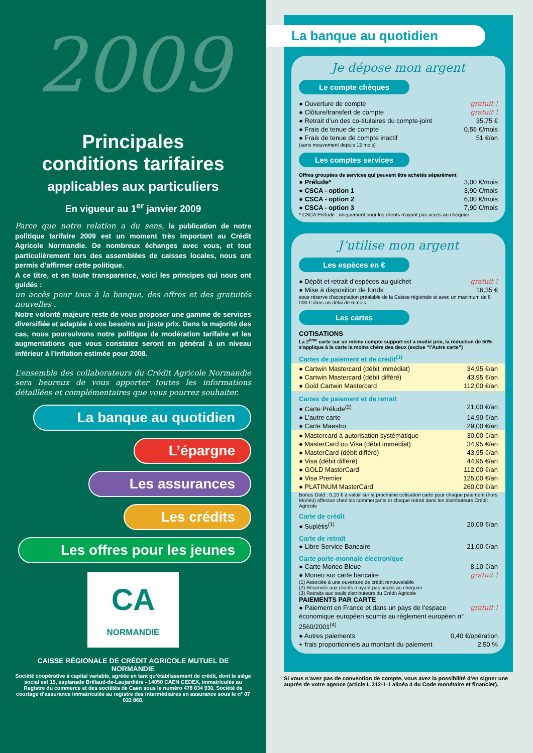2009
Principales
conditions tarifaires
applicables aux particuliers
En vigueur au 1<sup>er</sup> janvier 2009
Parce que notre relation a du sens, la publication de notre politique tarifaire 2009 est un moment très important au Crédit Agricole Normandie. De nombreux échanges avec vous, et tout particulièrement lors des assemblées de caisses locales, nous ont permis d’affirmer cette politique.
A ce titre, et en toute transparence, voici les principes qui nous ont guidés :
un accès pour tous à la banque, des offres et des gratuités nouvelles .
Notre volonté majeure reste de vous proposer une gamme de services diversifiée et adaptée à vos besoins au juste prix. Dans la majorité des cas, nous poursuivons notre politique de modération tarifaire et les augmentations que vous constatez seront en général à un niveau inférieur à l’inflation estimée pour 2008.
L’ensemble des collaborateurs du Crédit Agricole Normandie sera heureux de vous apporter toutes les informations détaillées et complémentaires que vous pourrez souhaiter.
La banque au quotidien
L’épargne
Les assurances
Les crédits
Les offres pour les jeunes
CA
NORMANDIE
CAISSE RÉGIONALE DE CRÉDIT AGRICOLE MUTUEL DE NORMANDIE
Société coopérative à capital variable, agréée en tant qu’établissement de crédit, dont le siège social est 15, esplanade Brillaud-de-Laujardière - 14050 CAEN CEDEX, immatriculée au Registre du commerce et des sociétés de Caen sous le numéro 478 834 930. Société de courtage d’assurance immatriculée au registre des intermédiaires en assurance sous le n° 07 022 868.
La banque au quotidien
Je dépose mon argent
Le compte chèques
● Ouverture de compte gratuit !
● Clôture/transfert de compte gratuit !
● Retrait d’un des co-titulaires du compte-joint 35,75 €
● Frais de tenue de compte 0,55 €/mois
● Frais de tenue de compte inactif 51 €/an
(sans mouvement depuis 12 mois)
Les comptes services
Offres groupées de services qui peuvent être achetés séparément
● Prélude* 3,00 €/mois
● CSCA - option 1 3,90 €/mois
● CSCA - option 2 6,00 €/mois
● CSCA - option 3 7,90 €/mois
* CSCA Prélude : uniquement pour les clients n’ayant pas accès au chéquier
J’utilise mon argent
Les espèces en €
● Dépôt et retrait d’espèces au guichet gratuit !
● Mise à disposition de fonds 16,35 €
sous réserve d’acceptation préalable de la Caisse régionale et avec un maximum de 8 000 € dans un délai de 6 mois
Les cartes
COTISATIONS
La 2<sup>ème</sup> carte sur un même compte support est à moitié prix, la réduction de 50% s’applique à la carte la moins chère des deux (exclue “l’Autre carte”)
Cartes de paiement et de crédit<sup>(1)</sup>
● Cartwin Mastercard (débit immédiat) 34,95 €/an
● Cartwin Mastercard (débit différé) 43,95 €/an
● Gold Cartwin Mastercard 112,00 €/an
Cartes de paiement et de retrait
● Carte Prélude<sup>(2)</sup> 21,00 €/an
● L’autre carte 14,90 €/an
● Carte Maestro 29,00 €/an
● Mastercard à autorisation systématique 30,00 €/an
● MasterCard ou Visa (débit immédiat) 34,95 €/an
● MasterCard (débit différé) 43,95 €/an
● Visa (débit différé) 44,95 €/an
● GOLD MasterCard 112,00 €/an
● Visa Premier 125,00 €/an
● PLATINUM MasterCard 260,00 €/an
Bonus Gold : 0,10 € à valoir sur la prochaine cotisation carte pour chaque paiement (hors Monéo) effectué chez les commerçants et chaque retrait dans les distributeurs Crédit Agricole
Carte de crédit
● Suplétis<sup>(1)</sup> 20,00 €/an
Carte de retrait
● Libre Service Bancaire 21,00 €/an
Carte porte-monnaie électronique
● Carte Moneo Bleue 8,10 €/an
● Moneo sur carte bancaire gratuit !
(1) Associée à une ouverture de crédit renouvelable
(2) Réservée aux clients n’ayant pas accès au chéquier
(3) Retraits aux seuls distributeurs du Crédit Agricole
PAIEMENTS PAR CARTE
● Paiement en France et dans un pays de l’espace économique européen soumis au règlement européen n° 2560/2001<sup>(4)</sup> gratuit !
● Autres paiements 0,40 €/opération
+ frais proportionnels au montant du paiement 2,50 %
Si vous n’avez pas de convention de compte, vous avez la possibilité d’en signer une auprès de votre agence (article L.312-1-1 alinéa 4 du Code monétaire et financier).